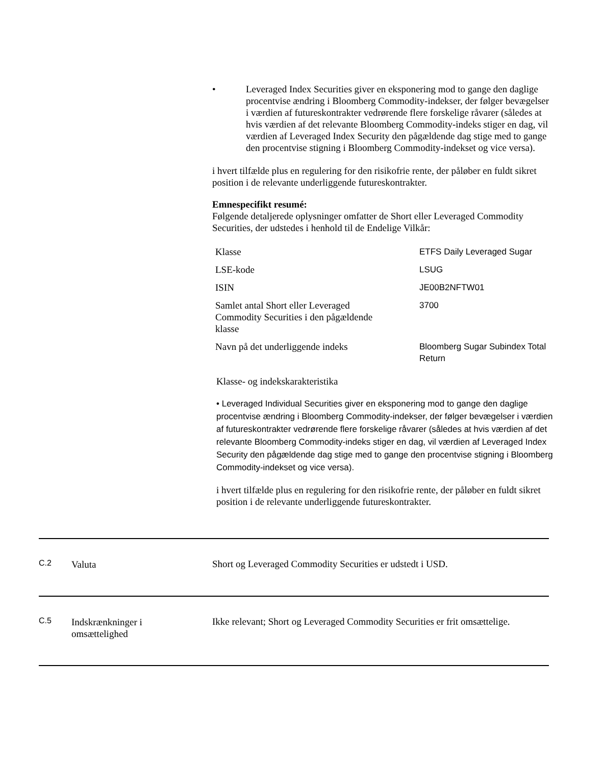• Leveraged Index Securities giver en eksponering mod to gange den daglige procentvise ændring i Bloomberg Commodity-indekser, der følger bevægelser i værdien af futureskontrakter vedrørende flere forskelige råvarer (således at hvis værdien af det relevante Bloomberg Commodity-indeks stiger en dag, vil værdien af Leveraged Index Security den pågældende dag stige med to gange den procentvise stigning i Bloomberg Commodity-indekset og vice versa).
i hvert tilfælde plus en regulering for den risikofrie rente, der påløber en fuldt sikret position i de relevante underliggende futureskontrakter.
Emnespecifikt resumé:
Følgende detaljerede oplysninger omfatter de Short eller Leveraged Commodity Securities, der udstedes i henhold til de Endelige Vilkår:
| Klasse | ETFS Daily Leveraged Sugar |
| LSE-kode | LSUG |
| ISIN | JE00B2NFTW01 |
| Samlet antal Short eller Leveraged Commodity Securities i den pågældende klasse | 3700 |
| Navn på det underliggende indeks | Bloomberg Sugar Subindex Total Return |
Klasse- og indekskarakteristika
• Leveraged Individual Securities giver en eksponering mod to gange den daglige procentvise ændring i Bloomberg Commodity-indekser, der følger bevægelser i værdien af futureskontrakter vedrørende flere forskelige råvarer (således at hvis værdien af det relevante Bloomberg Commodity-indeks stiger en dag, vil værdien af Leveraged Index Security den pågældende dag stige med to gange den procentvise stigning i Bloomberg Commodity-indekset og vice versa).
i hvert tilfælde plus en regulering for den risikofrie rente, der påløber en fuldt sikret position i de relevante underliggende futureskontrakter.
C.2 Valuta Short og Leveraged Commodity Securities er udstedt i USD.
C.5 Indskrænkninger i
omsættelighed Ikke relevant; Short og Leveraged Commodity Securities er frit omsættelige.